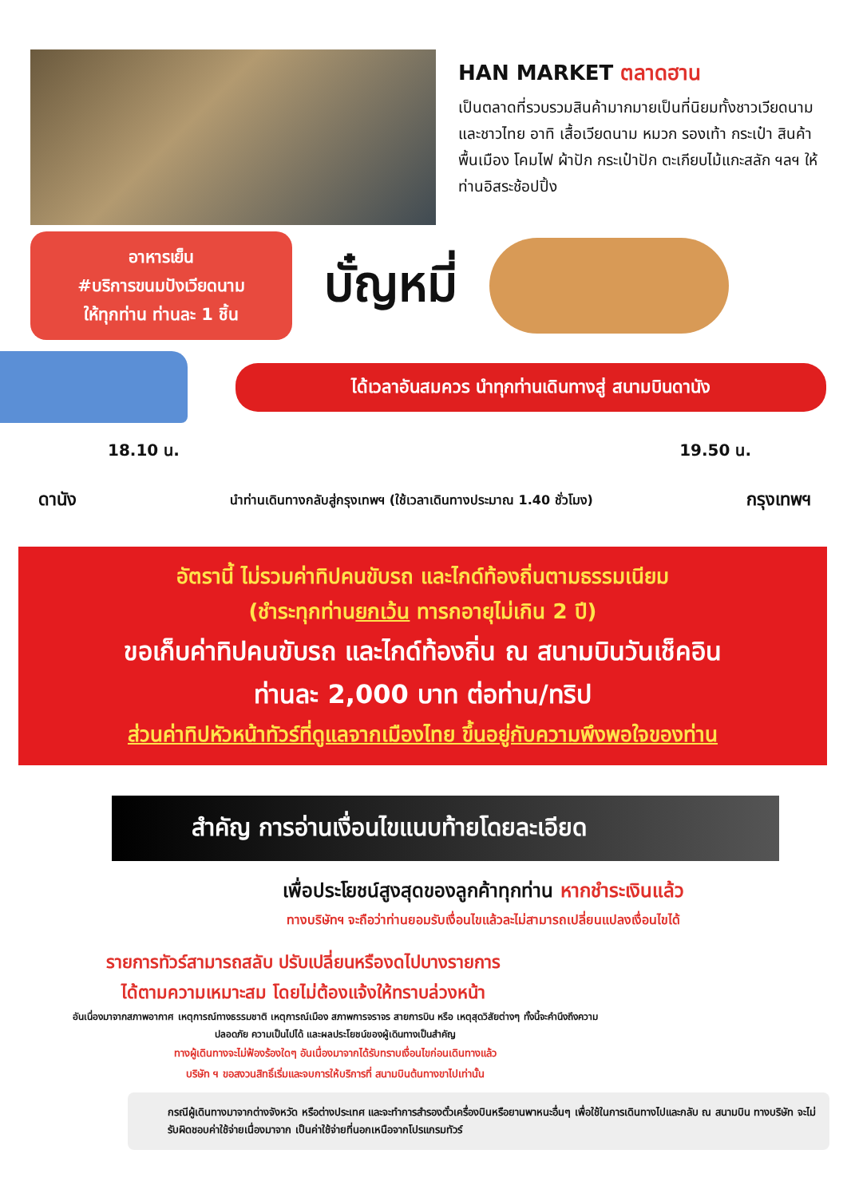HAN MARKET ตลาดฮาน
เป็นตลาดที่รวบรวมสินค้ามากมายเป็นที่นิยมทั้งชาวเวียดนามและชาวไทย อาทิ เสื้อเวียดนาม หมวก รองเท้า กระเป๋า สินค้าพื้นเมือง โคมไฟ ผ้าปัก กระเป๋าปัก ตะเกียบไม้แกะสลัก ฯลฯ ให้ท่านอิสระช้อปปิ้ง
อาหารเย็น
#บริการขนมปังเวียดนาม
ให้ทุกท่าน ท่านละ 1 ชิ้น
บั๋ญหมี่
ได้เวลาอันสมควร นำทุกท่านเดินทางสู่ สนามบินดานัง
18.10 น. 19.50 น.
ดานัง นำท่านเดินทางกลับสู่กรุงเทพฯ (ใช้เวลาเดินทางประมาณ 1.40 ชั่วโมง) กรุงเทพฯ
อัตรานี้ ไม่รวมค่าทิปคนขับรถ และไกด์ท้องถิ่นตามธรรมเนียม
(ชำระทุกท่านยกเว้น ทารกอายุไม่เกิน 2 ปี)
ขอเก็บค่าทิปคนขับรถ และไกด์ท้องถิ่น ณ สนามบินวันเช็คอิน
ท่านละ 2,000 บาท ต่อท่าน/ทริป
ส่วนค่าทิปหัวหน้าทัวร์ที่ดูแลจากเมืองไทย ขึ้นอยู่กับความพึงพอใจของท่าน
สำคัญ การอ่านเงื่อนไขแนบท้ายโดยละเอียด
เพื่อประโยชน์สูงสุดของลูกค้าทุกท่าน หากชำระเงินแล้ว
ทางบริษัทฯ จะถือว่าท่านยอมรับเงื่อนไขแล้วละไม่สามารถเปลี่ยนแปลงเงื่อนไขได้
รายการทัวร์สามารถสลับ ปรับเปลี่ยนหรืองดไปบางรายการ
ได้ตามความเหมาะสม โดยไม่ต้องแจ้งให้ทราบล่วงหน้า
อันเนื่องมาจากสภาพอากาศ เหตุการณ์ทางธรรมชาติ เหตุการณ์เมือง สภาพการจราจร สายการบิน หรือ เหตุสุดวิสัยต่างๆ ทั้งนี้จะคำนึงถึงความปลอดภัย ความเป็นไปได้ และผลประโยชน์ของผู้เดินทางเป็นสำคัญ
ทางผู้เดินทางจะไม่ฟ้องร้องใดๆ อันเนื่องมาจากได้รับทราบเงื่อนไขก่อนเดินทางแล้ว
บริษัท ฯ ขอสงวนสิทธิ์เริ่มและจบการให้บริการที่ สนามบินต้นทางขาไปเท่านั้น
กรณีผู้เดินทางมาจากต่างจังหวัด หรือต่างประเทศ และจะทำการสำรองตั๋วเครื่องบินหรือยานพาหนะอื่นๆ เพื่อใช้ในการเดินทางไปและกลับ ณ สนามบิน ทางบริษัท จะไม่รับผิดชอบค่าใช้จ่ายเนื่องมาจาก เป็นค่าใช้จ่ายที่นอกเหนือจากโปรแกรมทัวร์